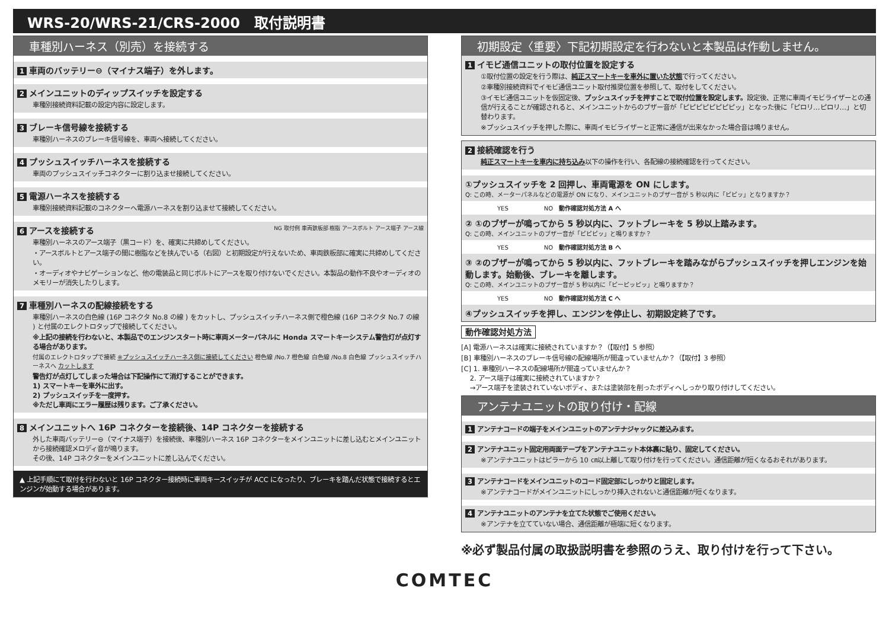WRS-20/WRS-21/CRS-2000　取付説明書
車種別ハーネス（別売）を接続する
1 車両のバッテリー⊖（マイナス端子）を外します。
2 メインユニットのディップスイッチを設定する
車種別接続資料記載の設定内容に設定します。
3 ブレーキ信号線を接続する
車種別ハーネスのブレーキ信号線を、車両へ接続してください。
4 プッシュスイッチハーネスを接続する
車両のプッシュスイッチコネクターに割り込ませ接続してください。
5 電源ハーネスを接続する
車種別接続資料記載のコネクターへ電源ハーネスを割り込ませて接続してください。
6 アースを接続する NG 取付例 車両鉄板部 樹脂 アースボルト アース端子 アース線
車種別ハーネスのアース端子（黒コード）を、確実に共締めしてください。
・アースボルトとアース端子の間に樹脂などを挟んでいる（右図）と初期設定が行えないため、車両鉄板部に確実に共締めしてください。
・オーディオやナビゲーションなど、他の電装品と同じボルトにアースを取り付けないでください。本製品の動作不良やオーディオのメモリーが消失したりします。
7 車種別ハーネスの配線接続をする
車種別ハーネスの白色線 (16P コネクタ No.8 の線 ) をカットし、プッシュスイッチハーネス側で橙色線 (16P コネクタ No.7 の線 ) と付属のエレクトロタップで接続してください。
※上記の接続を行わないと、本製品でのエンジンスタート時に車両メーターパネルに Honda スマートキーシステム警告灯が点灯する場合があります。
付属のエレクトロタップで接続 ※プッシュスイッチハーネス側に接続してください 橙色線 /No.7 橙色線 白色線 /No.8 白色線 プッシュスイッチハーネスへ カットします
警告灯が点灯してしまった場合は下記操作にて消灯することができます。
1) スマートキーを車外に出す。
2) プッシュスイッチを一度押す。
※ただし車両にエラー履歴は残ります。ご了承ください。
8 メインユニットへ 16P コネクターを接続後、14P コネクターを接続する
外した車両バッテリー⊖（マイナス端子）を接続後、車種別ハーネス 16P コネクターをメインユニットに差し込むとメインユニットから接続確認メロディ音が鳴ります。
その後、14P コネクターをメインユニットに差し込んでください。
▲ 上記手順にて取付を行わないと 16P コネクター接続時に車両キースイッチが ACC になったり、ブレーキを踏んだ状態で接続するとエンジンが始動する場合があります。
初期設定〈重要〉下記初期設定を行わないと本製品は作動しません。
1 イモビ通信ユニットの取付位置を設定する
①取付位置の設定を行う際は、純正スマートキーを車外に置いた状態で行ってください。
②車種別接続資料でイモビ通信ユニット取付推奨位置を参照して、取付をしてください。
③イモビ通信ユニットを仮固定後、プッシュスイッチを押すことで取付位置を設定します。設定後、正常に車両イモビライザーとの通信が行えることが確認されると、メインユニットからのブザー音が「ピピピピピピピピッ」となった後に「ピロリ…ピロリ…」と切替わります。
※プッシュスイッチを押した際に、車両イモビライザーと正常に通信が出来なかった場合音は鳴りません。
2 接続確認を行う
純正スマートキーを車内に持ち込み以下の操作を行い、各配線の接続確認を行ってください。
①プッシュスイッチを 2 回押し、車両電源を ON にします。
Q: この時、メーターパネルなどの電源が ON になり、メインユニットのブザー音が 5 秒以内に「ピピッ」となりますか？
YES　　　　　　NO　動作確認対処方法 A へ
② ①のブザーが鳴ってから 5 秒以内に、フットブレーキを 5 秒以上踏みます。
Q: この時、メインユニットのブザー音が「ピピピッ」と鳴りますか？
YES　　　　　　NO　動作確認対処方法 B へ
③ ②のブザーが鳴ってから 5 秒以内に、フットブレーキを踏みながらプッシュスイッチを押しエンジンを始動します。始動後、ブレーキを離します。
Q: この時、メインユニットのブザー音が 5 秒以内に「ピーピッピッ」と鳴りますか？
YES　　　　　　NO　動作確認対処方法 C へ
④プッシュスイッチを押し、エンジンを停止し、初期設定終了です。
動作確認対処方法
[A] 電源ハーネスは確実に接続されていますか？（【取付】5 参照）
[B] 車種別ハーネスのブレーキ信号線の配線場所が間違っていませんか？（【取付】3 参照）
[C] 1. 車種別ハーネスの配線場所が間違っていませんか？
　 2. アース端子は確実に接続されていますか？
　 →アース端子を塗装されていないボディ、または塗装部を削ったボディへしっかり取り付けしてください。
アンテナユニットの取り付け・配線
1 アンテナコードの端子をメインユニットのアンテナジャックに差込みます。
2 アンテナユニット固定用両面テープをアンテナユニット本体裏に貼り、固定してください。
※アンテナユニットはピラーから 10 ㎝以上離して取り付けを行ってください。通信距離が短くなるおそれがあります。
3 アンテナコードをメインユニットのコード固定部にしっかりと固定します。
※アンテナコードがメインユニットにしっかり挿入されないと通信距離が短くなります。
4 アンテナユニットのアンテナを立てた状態でご使用ください。
※アンテナを立てていない場合、通信距離が極端に短くなります。
※必ず製品付属の取扱説明書を参照のうえ、取り付けを行って下さい。
COMTEC